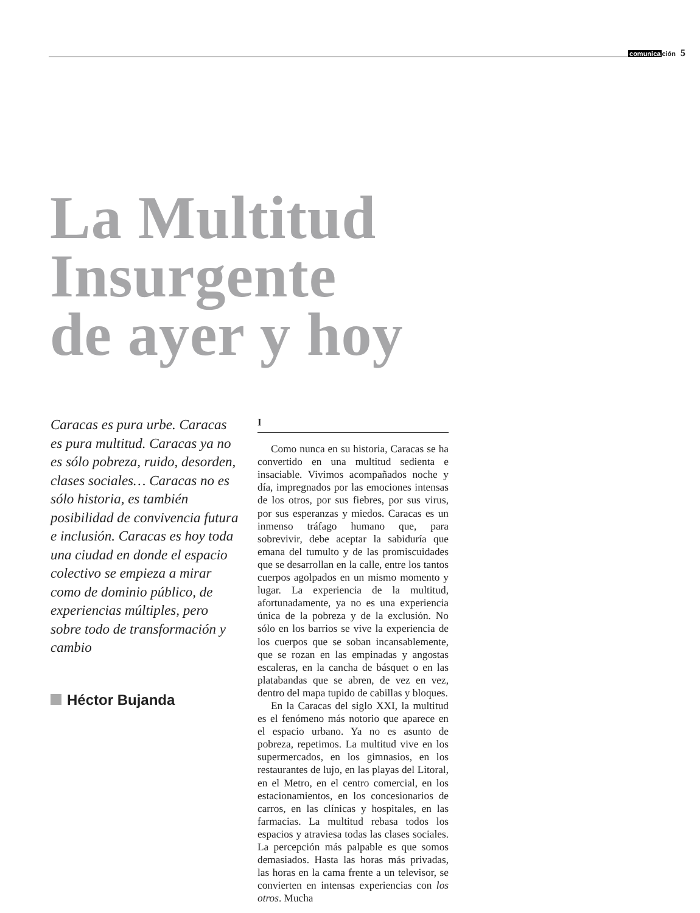comunicación 5
La Multitud
Insurgente
de ayer y hoy
Caracas es pura urbe. Caracas es pura multitud. Caracas ya no es sólo pobreza, ruido, desorden, clases sociales… Caracas no es sólo historia, es también posibilidad de convivencia futura e inclusión. Caracas es hoy toda una ciudad en donde el espacio colectivo se empieza a mirar como de dominio público, de experiencias múltiples, pero sobre todo de transformación y cambio
Héctor Bujanda
I
Como nunca en su historia, Caracas se ha convertido en una multitud sedienta e insaciable. Vivimos acompañados noche y día, impregnados por las emociones intensas de los otros, por sus fiebres, por sus virus, por sus esperanzas y miedos. Caracas es un inmenso tráfago humano que, para sobrevivir, debe aceptar la sabiduría que emana del tumulto y de las promiscuidades que se desarrollan en la calle, entre los tantos cuerpos agolpados en un mismo momento y lugar. La experiencia de la multitud, afortunadamente, ya no es una experiencia única de la pobreza y de la exclusión. No sólo en los barrios se vive la experiencia de los cuerpos que se soban incansablemente, que se rozan en las empinadas y angostas escaleras, en la cancha de básquet o en las platabandas que se abren, de vez en vez, dentro del mapa tupido de cabillas y bloques.
En la Caracas del siglo XXI, la multitud es el fenómeno más notorio que aparece en el espacio urbano. Ya no es asunto de pobreza, repetimos. La multitud vive en los supermercados, en los gimnasios, en los restaurantes de lujo, en las playas del Litoral, en el Metro, en el centro comercial, en los estacionamientos, en los concesionarios de carros, en las clínicas y hospitales, en las farmacias. La multitud rebasa todos los espacios y atraviesa todas las clases sociales. La percepción más palpable es que somos demasiados. Hasta las horas más privadas, las horas en la cama frente a un televisor, se convierten en intensas experiencias con los otros. Mucha